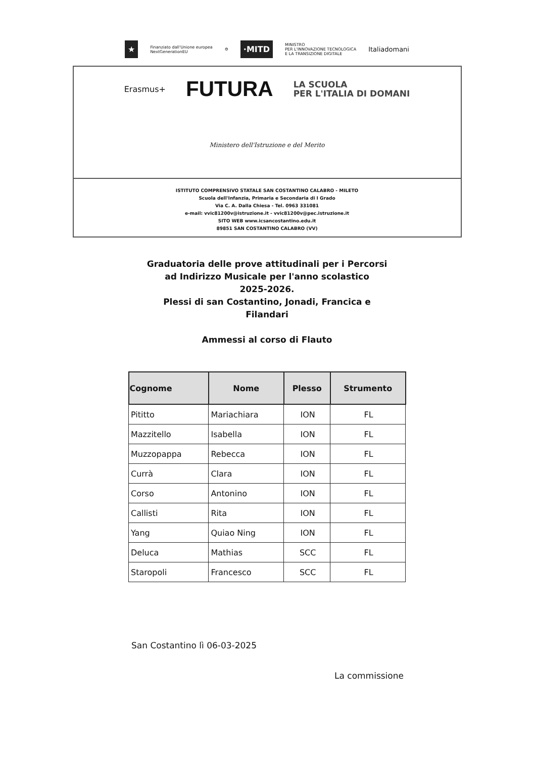★ Finanziato dall'Unione europea
NextGenerationEU ⚙ ·MITD MINISTRO
PER L'INNOVAZIONE TECNOLOGICA
E LA TRANSIZIONE DIGITALE Italiadomani
Erasmus+ FUTURA LA SCUOLA
PER L'ITALIA DI DOMANI
Ministero dell'Istruzione e del Merito
ISTITUTO COMPRENSIVO STATALE SAN COSTANTINO CALABRO - MILETO
Scuola dell'Infanzia, Primaria e Secondaria di I Grado
Via C. A. Dalla Chiesa - Tel. 0963 331081
e-mail: vvic81200v@istruzione.it - vvic81200v@pec.istruzione.it
SITO WEB www.icsancostantino.edu.it
89851 SAN COSTANTINO CALABRO (VV)
Graduatoria delle prove attitudinali per i Percorsi
ad Indirizzo Musicale per l'anno scolastico
2025-2026.
Plessi di san Costantino, Jonadi, Francica e
Filandari
Ammessi al corso di Flauto
| Cognome | Nome | Plesso | Strumento |
| --- | --- | --- | --- |
| Pititto | Mariachiara | ION | FL |
| Mazzitello | Isabella | ION | FL |
| Muzzopappa | Rebecca | ION | FL |
| Currà | Clara | ION | FL |
| Corso | Antonino | ION | FL |
| Callisti | Rita | ION | FL |
| Yang | Quiao Ning | ION | FL |
| Deluca | Mathias | SCC | FL |
| Staropoli | Francesco | SCC | FL |
San Costantino lì 06-03-2025
La commissione